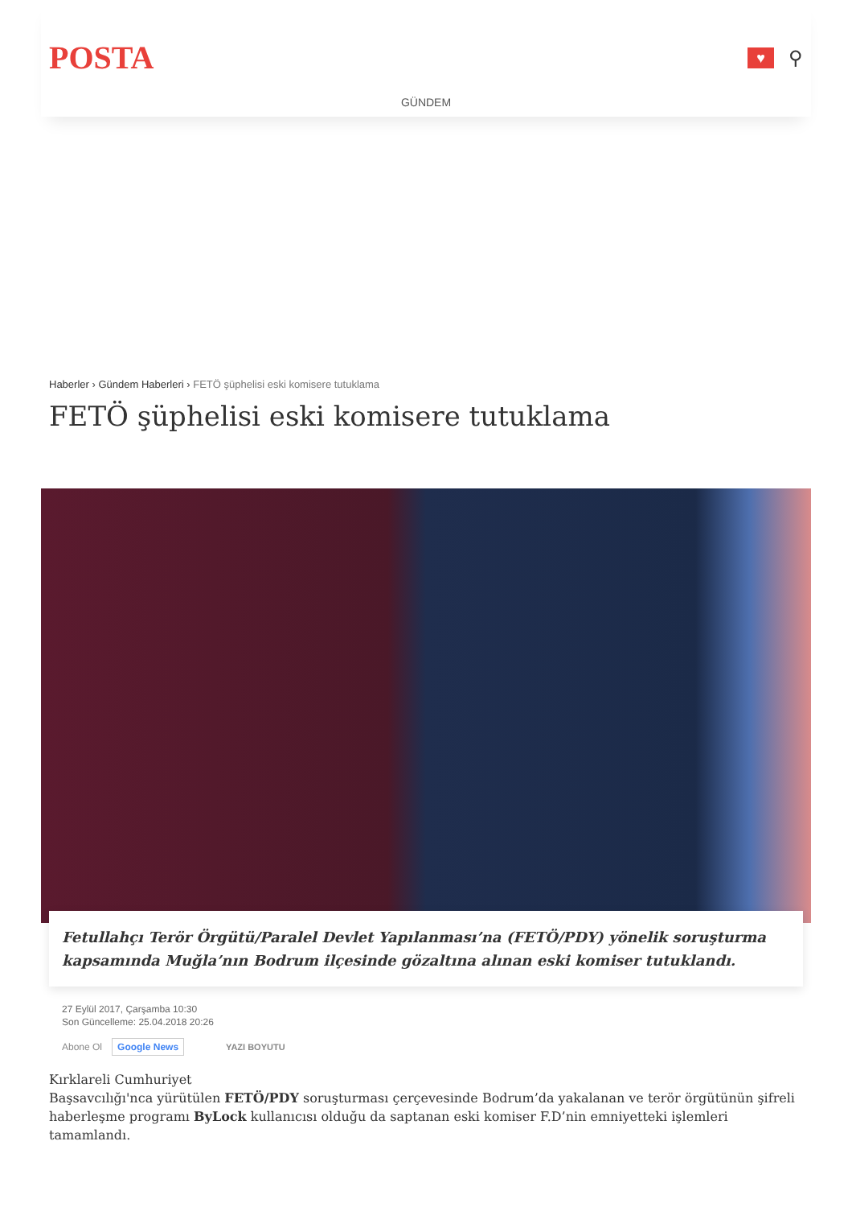POSTA
♥
⚲
GÜNDEM
Haberler › Gündem Haberleri › FETÖ şüphelisi eski komisere tutuklama
FETÖ şüphelisi eski komisere tutuklama
Fetullahçı Terör Örgütü/Paralel Devlet Yapılanması’na (FETÖ/PDY) yönelik soruşturma kapsamında Muğla’nın Bodrum ilçesinde gözaltına alınan eski komiser tutuklandı.
27 Eylül 2017, Çarşamba 10:30
Son Güncelleme: 25.04.2018 20:26
Abone Ol Google News YAZI BOYUTU
Kırklareli Cumhuriyet
Başsavcılığı'nca yürütülen FETÖ/PDY soruşturması çerçevesinde Bodrum’da yakalanan ve terör örgütünün şifreli haberleşme programı ByLock kullanıcısı olduğu da saptanan eski komiser F.D’nin emniyetteki işlemleri tamamlandı.